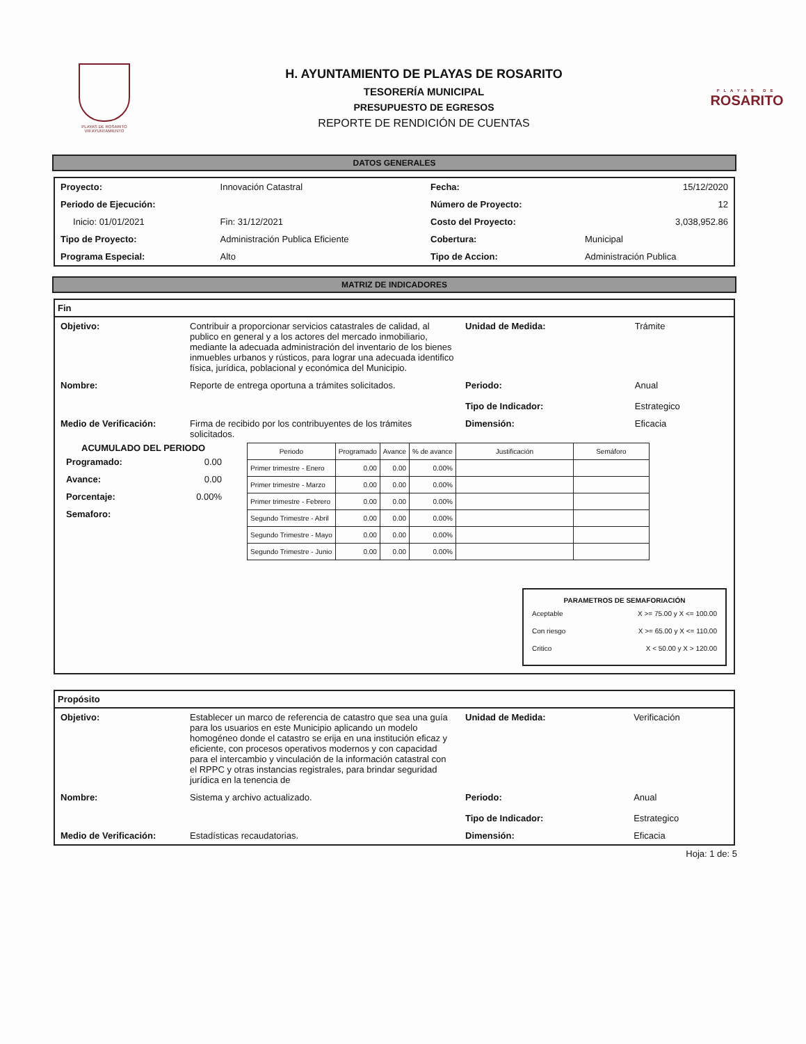PLAYAS DE ROSARITO
VIII AYUNTAMIENTO
H. AYUNTAMIENTO DE PLAYAS DE ROSARITO
TESORERÍA MUNICIPAL
PRESUPUESTO DE EGRESOS
REPORTE DE RENDICIÓN DE CUENTAS
PLAYAS DE
ROSARITO
DATOS GENERALES
| Proyecto: | Innovación Catastral | | Fecha: | 15/12/2020 |
| Periodo de Ejecución: | | | Número de Proyecto: | 12 |
| Inicio: 01/01/2021 | Fin: 31/12/2021 | | Costo del Proyecto: | 3,038,952.86 |
| Tipo de Proyecto: | Administración Publica Eficiente | | Cobertura: | Municipal |
| Programa Especial: | Alto | | Tipo de Accion: | Administración Publica |
MATRIZ DE INDICADORES
Fin
| Objetivo: | Contribuir a proporcionar servicios catastrales de calidad, al publico en general y a los actores del mercado inmobiliario, mediante la adecuada administración del inventario de los bienes inmuebles urbanos y rústicos, para lograr una adecuada identifico física, jurídica, poblacional y económica del Municipio. | Unidad de Medida: | Trámite |
| Nombre: | Reporte de entrega oportuna a trámites solicitados. | Periodo: Tipo de Indicador: | Anual Estrategico |
| Medio de Verificación: | Firma de recibido por los contribuyentes de los trámites solicitados. | Dimensión: | Eficacia |
ACUMULADO DEL PERIODO
| Programado: | 0.00 |
| Avance: | 0.00 |
| Porcentaje: | 0.00% |
| Semaforo: | |
| Periodo | Programado | Avance | % de avance | Justificación | Semáforo |
| --- | --- | --- | --- | --- | --- |
| Primer trimestre - Enero | 0.00 | 0.00 | 0.00% | | |
| Primer trimestre - Marzo | 0.00 | 0.00 | 0.00% | | |
| Primer trimestre - Febrero | 0.00 | 0.00 | 0.00% | | |
| Segundo Trimestre - Abril | 0.00 | 0.00 | 0.00% | | |
| Segundo Trimestre - Mayo | 0.00 | 0.00 | 0.00% | | |
| Segundo Trimestre - Junio | 0.00 | 0.00 | 0.00% | | |
PARAMETROS DE SEMAFORIACIÓN
| Aceptable | X >= 75.00 y X <= 100.00 |
| Con riesgo | X >= 65.00 y X <= 110.00 |
| Critico | X < 50.00 y X > 120.00 |
Propósito
| Objetivo: | Establecer un marco de referencia de catastro que sea una guía para los usuarios en este Municipio aplicando un modelo homogéneo donde el catastro se erija en una institución eficaz y eficiente, con procesos operativos modernos y con capacidad para el intercambio y vinculación de la información catastral con el RPPC y otras instancias registrales, para brindar seguridad jurídica en la tenencia de | Unidad de Medida: | Verificación |
| Nombre: | Sistema y archivo actualizado. | Periodo: Tipo de Indicador: | Anual Estrategico |
| Medio de Verificación: | Estadísticas recaudatorias. | Dimensión: | Eficacia |
Hoja: 1 de: 5